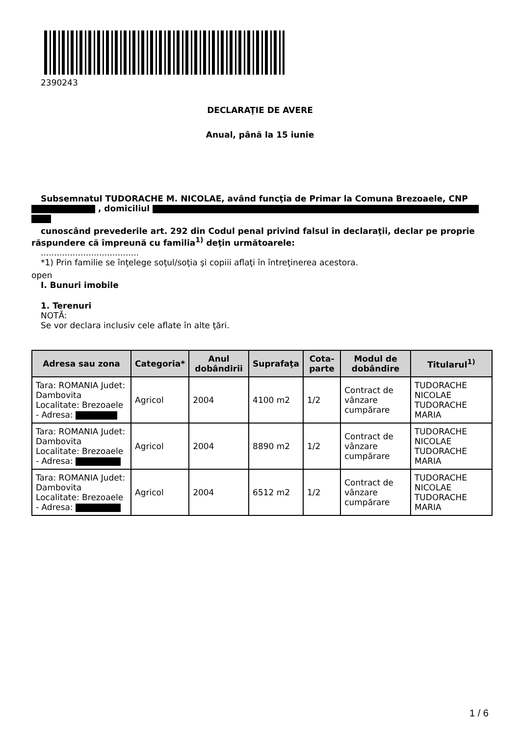2390243
DECLARAŢIE DE AVERE
Anual, până la 15 iunie
Subsemnatul TUDORACHE M. NICOLAE, având funcţia de Primar la Comuna Brezoaele, CNP
, domiciliul
cunoscând prevederile art. 292 din Codul penal privind falsul în declaraţii, declar pe proprie răspundere că împreună cu familia<sup>1)</sup> deţin următoarele:
.....................................
*1) Prin familie se înţelege soţul/soţia şi copiii aflaţi în întreţinerea acestora.
open
I. Bunuri imobile
1. Terenuri
NOTĂ:
Se vor declara inclusiv cele aflate în alte ţări.
| Adresa sau zona | Categoria* | Anul dobândirii | Suprafaţa | Cota-parte | Modul de dobândire | Titularul<sup>1)</sup> |
| --- | --- | --- | --- | --- | --- | --- |
| Tara: ROMANIA Judet: Dambovita Localitate: Brezoaele - Adresa: | Agricol | 2004 | 4100 m2 | 1/2 | Contract de vânzare cumpărare | TUDORACHE NICOLAE TUDORACHE MARIA |
| Tara: ROMANIA Judet: Dambovita Localitate: Brezoaele - Adresa: | Agricol | 2004 | 8890 m2 | 1/2 | Contract de vânzare cumpărare | TUDORACHE NICOLAE TUDORACHE MARIA |
| Tara: ROMANIA Judet: Dambovita Localitate: Brezoaele - Adresa: | Agricol | 2004 | 6512 m2 | 1/2 | Contract de vânzare cumpărare | TUDORACHE NICOLAE TUDORACHE MARIA |
1 / 6